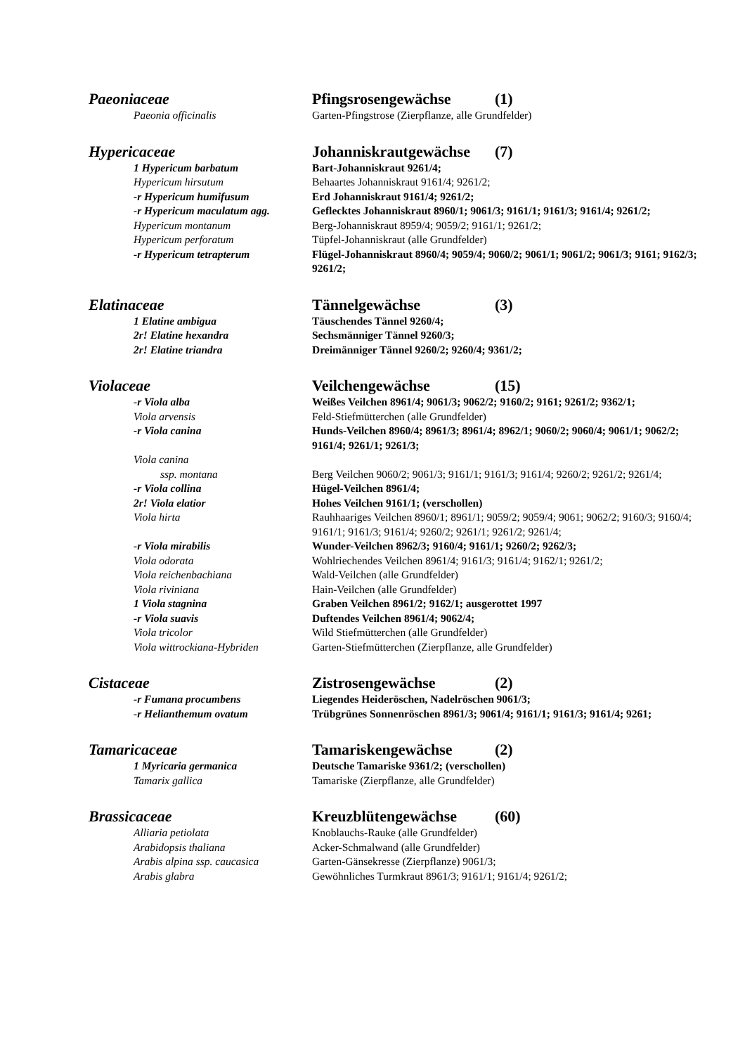| Paeoniaceae | Pfingsrosengewächse (1) |
| Paeonia officinalis | Garten-Pfingstrose (Zierpflanze, alle Grundfelder) |
| Hypericaceae | Johanniskrautgewächse (7) |
| 1 Hypericum barbatum | Bart-Johanniskraut 9261/4; |
| Hypericum hirsutum | Behaartes Johanniskraut 9161/4; 9261/2; |
| -r Hypericum humifusum | Erd Johanniskraut 9161/4; 9261/2; |
| -r Hypericum maculatum agg. | Geflecktes Johanniskraut 8960/1; 9061/3; 9161/1; 9161/3; 9161/4; 9261/2; |
| Hypericum montanum | Berg-Johanniskraut 8959/4; 9059/2; 9161/1; 9261/2; |
| Hypericum perforatum | Tüpfel-Johanniskraut (alle Grundfelder) |
| -r Hypericum tetrapterum | Flügel-Johanniskraut 8960/4; 9059/4; 9060/2; 9061/1; 9061/2; 9061/3; 9161; 9162/3; 9261/2; |
| Elatinaceae | Tännelgewächse (3) |
| 1 Elatine ambigua | Täuschendes Tännel 9260/4; |
| 2r! Elatine hexandra | Sechsmänniger Tännel 9260/3; |
| 2r! Elatine triandra | Dreimänniger Tännel 9260/2; 9260/4; 9361/2; |
| Violaceae | Veilchengewächse (15) |
| -r Viola alba | Weißes Veilchen 8961/4; 9061/3; 9062/2; 9160/2; 9161; 9261/2; 9362/1; |
| Viola arvensis | Feld-Stiefmütterchen (alle Grundfelder) |
| -r Viola canina | Hunds-Veilchen 8960/4; 8961/3; 8961/4; 8962/1; 9060/2; 9060/4; 9061/1; 9062/2; 9161/4; 9261/1; 9261/3; |
| Viola canina ssp. montana | Berg Veilchen 9060/2; 9061/3; 9161/1; 9161/3; 9161/4; 9260/2; 9261/2; 9261/4; |
| -r Viola collina | Hügel-Veilchen 8961/4; |
| 2r! Viola elatior | Hohes Veilchen 9161/1; (verschollen) |
| Viola hirta | Rauhhaariges Veilchen 8960/1; 8961/1; 9059/2; 9059/4; 9061; 9062/2; 9160/3; 9160/4; 9161/1; 9161/3; 9161/4; 9260/2; 9261/1; 9261/2; 9261/4; |
| -r Viola mirabilis | Wunder-Veilchen 8962/3; 9160/4; 9161/1; 9260/2; 9262/3; |
| Viola odorata | Wohlriechendes Veilchen 8961/4; 9161/3; 9161/4; 9162/1; 9261/2; |
| Viola reichenbachiana | Wald-Veilchen (alle Grundfelder) |
| Viola riviniana | Hain-Veilchen (alle Grundfelder) |
| 1 Viola stagnina | Graben Veilchen 8961/2; 9162/1; ausgerottet 1997 |
| -r Viola suavis | Duftendes Veilchen 8961/4; 9062/4; |
| Viola tricolor | Wild Stiefmütterchen (alle Grundfelder) |
| Viola wittrockiana-Hybriden | Garten-Stiefmütterchen (Zierpflanze, alle Grundfelder) |
| Cistaceae | Zistrosengewächse (2) |
| -r Fumana procumbens | Liegendes Heideröschen, Nadelröschen 9061/3; |
| -r Helianthemum ovatum | Trübgrünes Sonnenröschen 8961/3; 9061/4; 9161/1; 9161/3; 9161/4; 9261; |
| Tamaricaceae | Tamariskengewächse (2) |
| 1 Myricaria germanica | Deutsche Tamariske 9361/2; (verschollen) |
| Tamarix gallica | Tamariske (Zierpflanze, alle Grundfelder) |
| Brassicaceae | Kreuzblütengewächse (60) |
| Alliaria petiolata | Knoblauchs-Rauke (alle Grundfelder) |
| Arabidopsis thaliana | Acker-Schmalwand (alle Grundfelder) |
| Arabis alpina ssp. caucasica | Garten-Gänsekresse (Zierpflanze) 9061/3; |
| Arabis glabra | Gewöhnliches Turmkraut 8961/3; 9161/1; 9161/4; 9261/2; |